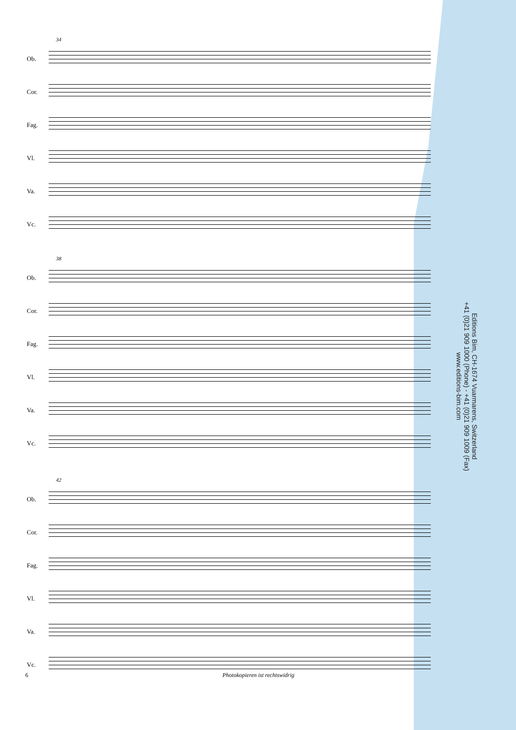34
Ob.
Cor.
Fag.
Vl.
Va.
Vc.
38
Ob.
Cor.
Fag.
Vl.
Va.
Vc.
42
Ob.
Cor.
Fag.
Vl.
Va.
Vc.
Editions Bim, CH-1674 Vuarmarens, Switzerland
+41 (0)21 909 1000 (Phone) - +41 (0)21 909 1009 (Fax)
www.editions-bim.com
6 Photokopieren ist rechtswidrig